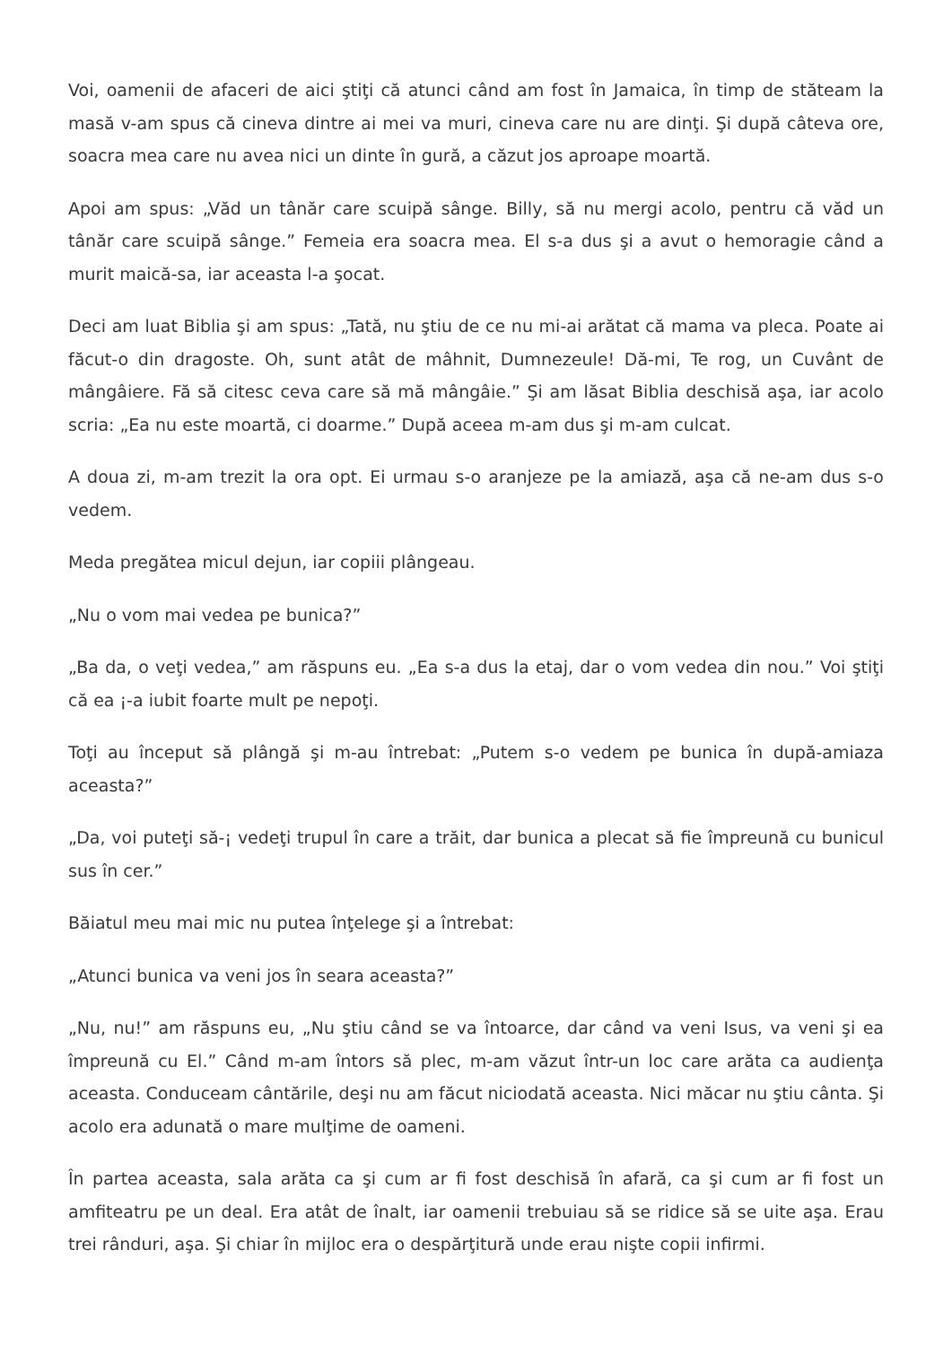Voi, oamenii de afaceri de aici ştiţi că atunci când am fost în Jamaica, în timp de stăteam la masă v-am spus că cineva dintre ai mei va muri, cineva care nu are dinţi. Şi după câteva ore, soacra mea care nu avea nici un dinte în gură, a căzut jos aproape moartă.
Apoi am spus: „Văd un tânăr care scuipă sânge. Billy, să nu mergi acolo, pentru că văd un tânăr care scuipă sânge.” Femeia era soacra mea. El s-a dus şi a avut o hemoragie când a murit maică-sa, iar aceasta l-a şocat.
Deci am luat Biblia şi am spus: „Tată, nu ştiu de ce nu mi-ai arătat că mama va pleca. Poate ai făcut-o din dragoste. Oh, sunt atât de mâhnit, Dumnezeule! Dă-mi, Te rog, un Cuvânt de mângâiere. Fă să citesc ceva care să mă mângâie.” Şi am lăsat Biblia deschisă aşa, iar acolo scria: „Ea nu este moartă, ci doarme.” După aceea m-am dus şi m-am culcat.
A doua zi, m-am trezit la ora opt. Ei urmau s-o aranjeze pe la amiază, aşa că ne-am dus s-o vedem.
Meda pregătea micul dejun, iar copiii plângeau.
„Nu o vom mai vedea pe bunica?”
„Ba da, o veţi vedea,” am răspuns eu. „Ea s-a dus la etaj, dar o vom vedea din nou.” Voi ştiţi că ea ¡-a iubit foarte mult pe nepoţi.
Toţi au început să plângă şi m-au întrebat: „Putem s-o vedem pe bunica în după-amiaza aceasta?”
„Da, voi puteţi să-¡ vedeţi trupul în care a trăit, dar bunica a plecat să fie împreună cu bunicul sus în cer.”
Băiatul meu mai mic nu putea înţelege şi a întrebat:
„Atunci bunica va veni jos în seara aceasta?”
„Nu, nu!” am răspuns eu, „Nu ştiu când se va întoarce, dar când va veni Isus, va veni şi ea împreună cu El.” Când m-am întors să plec, m-am văzut într-un loc care arăta ca audienţa aceasta. Conduceam cântările, deşi nu am făcut niciodată aceasta. Nici măcar nu ştiu cânta. Şi acolo era adunată o mare mulţime de oameni.
În partea aceasta, sala arăta ca şi cum ar fi fost deschisă în afară, ca şi cum ar fi fost un amfiteatru pe un deal. Era atât de înalt, iar oamenii trebuiau să se ridice să se uite aşa. Erau trei rânduri, aşa. Şi chiar în mijloc era o despărţitură unde erau nişte copii infirmi.